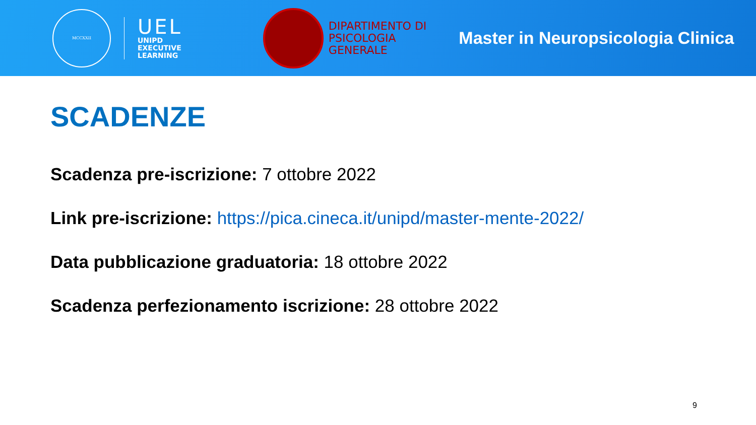MCCXXII
UEL
UNIPD
EXECUTIVE
LEARNING
DIPARTIMENTO DI
PSICOLOGIA
GENERALE
Master in Neuropsicologia Clinica
SCADENZE
Scadenza pre-iscrizione: 7 ottobre 2022
Link pre-iscrizione: https://pica.cineca.it/unipd/master-mente-2022/
Data pubblicazione graduatoria: 18 ottobre 2022
Scadenza perfezionamento iscrizione: 28 ottobre 2022
9